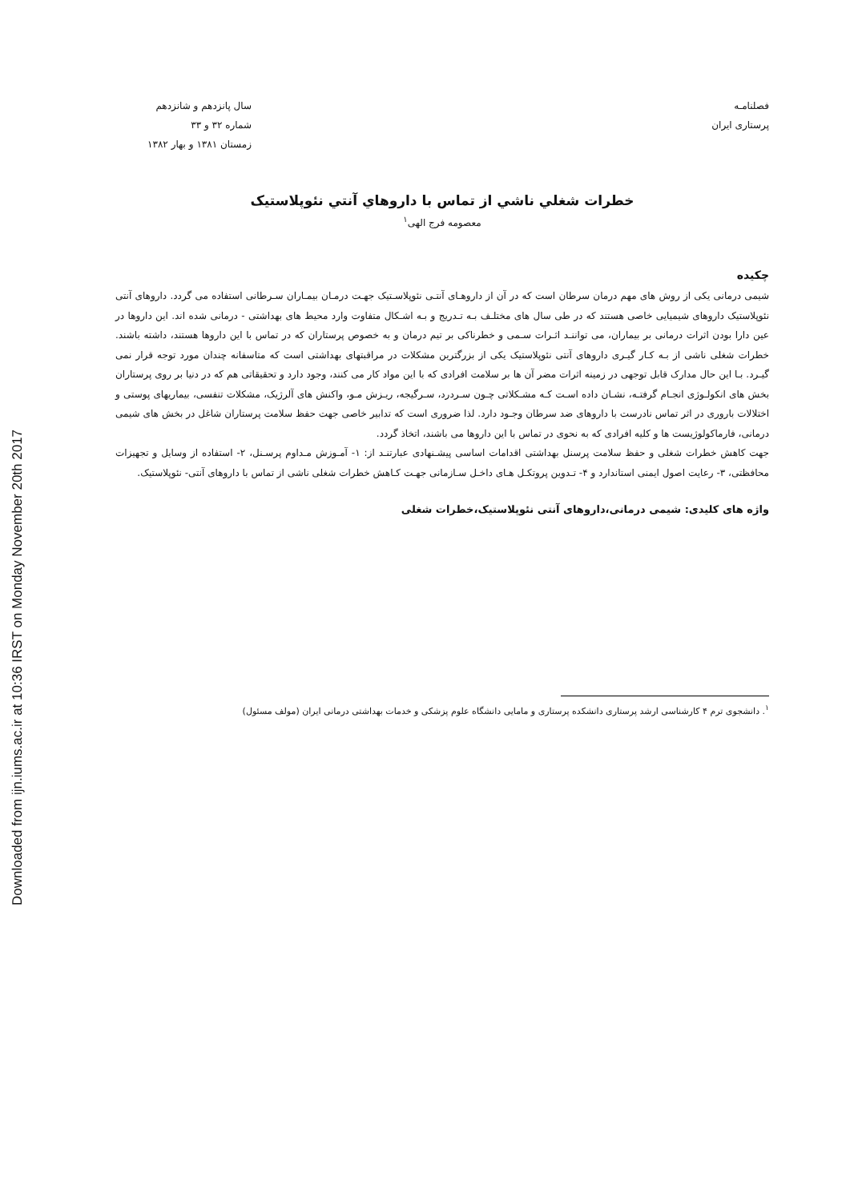Downloaded from ijn.iums.ac.ir at 10:36 IRST on Monday November 20th 2017
فصلنامـه
پرستاری ایران
سال پانزدهم و شانزدهم
شماره ۳۲ و ۳۳
زمستان ۱۳۸۱ و بهار ۱۳۸۲
خطرات شغلي ناشي از تماس با داروهاي آنتي نئوپلاستيک
معصومه فرج الهی<sup>۱</sup>
چکیده
شیمی درمانی یکی از روش های مهم درمان سرطان است که در آن از داروهـای آنتـی نئوپلاسـتیک جهـت درمـان بیمـاران سـرطانی استفاده می گردد. داروهای آنتی نئوپلاستیک داروهای شیمیایی خاصی هستند که در طی سال های مختلـف بـه تـدریج و بـه اشـکال متفاوت وارد محیط های بهداشتی - درمانی شده اند. این داروها در عین دارا بودن اثرات درمانی بر بیماران، می تواننـد اثـرات سـمی و خطرناکی بر تیم درمان و به خصوص پرستاران که در تماس با این داروها هستند، داشته باشند. خطرات شغلی ناشی از بـه کـار گیـری داروهای آنتی نئوپلاستیک یکی از بزرگترین مشکلات در مراقبتهای بهداشتی است که متاسفانه چندان مورد توجه قرار نمی گیـرد. بـا این حال مدارک قابل توجهی در زمینه اثرات مضر آن ها بر سلامت افرادی که با این مواد کار می کنند، وجود دارد و تحقیقاتی هم که در دنیا بر روی پرستاران بخش های انکولـوژی انجـام گرفتـه، نشـان داده اسـت کـه مشـکلاتی چـون سـردرد، سـرگیجه، ریـزش مـو، واکنش های آلرژیک، مشکلات تنفسی، بیماریهای پوستی و اختلالات باروری در اثر تماس نادرست با داروهای ضد سرطان وجـود دارد. لذا ضروری است که تدابیر خاصی جهت حفظ سلامت پرستاران شاغل در بخش های شیمی درمانی، فارماکولوژیست ها و کلیه افرادی که به نحوی در تماس با این داروها می باشند، اتخاذ گردد.
جهت کاهش خطرات شغلی و حفظ سلامت پرسنل بهداشتی اقدامات اساسی پیشـنهادی عبارتنـد از: ۱- آمـوزش مـداوم پرسـنل، ۲- استفاده از وسایل و تجهیزات محافظتی، ۳- رعایت اصول ایمنی استاندارد و ۴- تـدوین پروتکـل هـای داخـل سـازمانی جهـت کـاهش خطرات شغلی ناشی از تماس با داروهای آنتی- نئوپلاستیک.
واژه های کلیدی: شیمی درمانی،داروهای آنتی نئوپلاستیک،خطرات شغلی
<sup>۱</sup>. دانشجوی ترم ۴ کارشناسی ارشد پرستاری دانشکده پرستاری و مامایی دانشگاه علوم پزشکی و خدمات بهداشتی درمانی ایران (مولف مسئول)